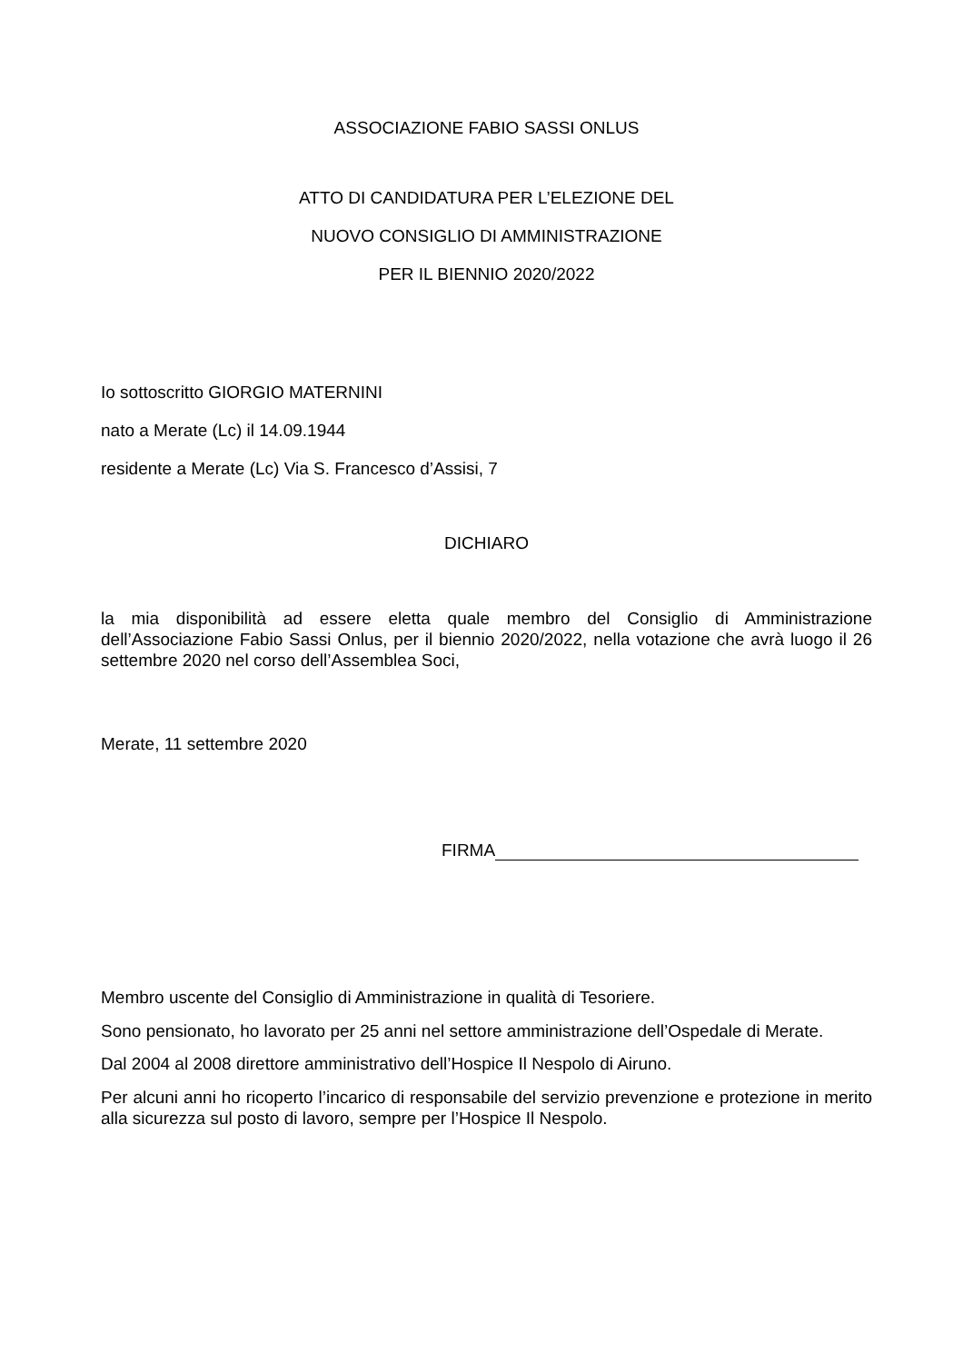ASSOCIAZIONE FABIO SASSI ONLUS
ATTO DI CANDIDATURA PER L’ELEZIONE DEL
NUOVO CONSIGLIO DI AMMINISTRAZIONE
PER IL BIENNIO 2020/2022
Io sottoscritto GIORGIO MATERNINI
nato a Merate (Lc) il 14.09.1944
residente a Merate (Lc) Via S. Francesco d’Assisi, 7
DICHIARO
la mia disponibilità ad essere eletta quale membro del Consiglio di Amministrazione dell’Associazione Fabio Sassi Onlus, per il biennio 2020/2022, nella votazione che avrà luogo il 26 settembre 2020 nel corso dell’Assemblea Soci,
Merate, 11 settembre 2020
FIRMA
Membro uscente del Consiglio di Amministrazione in qualità di Tesoriere.
Sono pensionato, ho lavorato per 25 anni nel settore amministrazione dell’Ospedale di Merate.
Dal 2004 al 2008 direttore amministrativo dell’Hospice Il Nespolo di Airuno.
Per alcuni anni ho ricoperto l’incarico di responsabile del servizio prevenzione e protezione in merito alla sicurezza sul posto di lavoro, sempre per l’Hospice Il Nespolo.